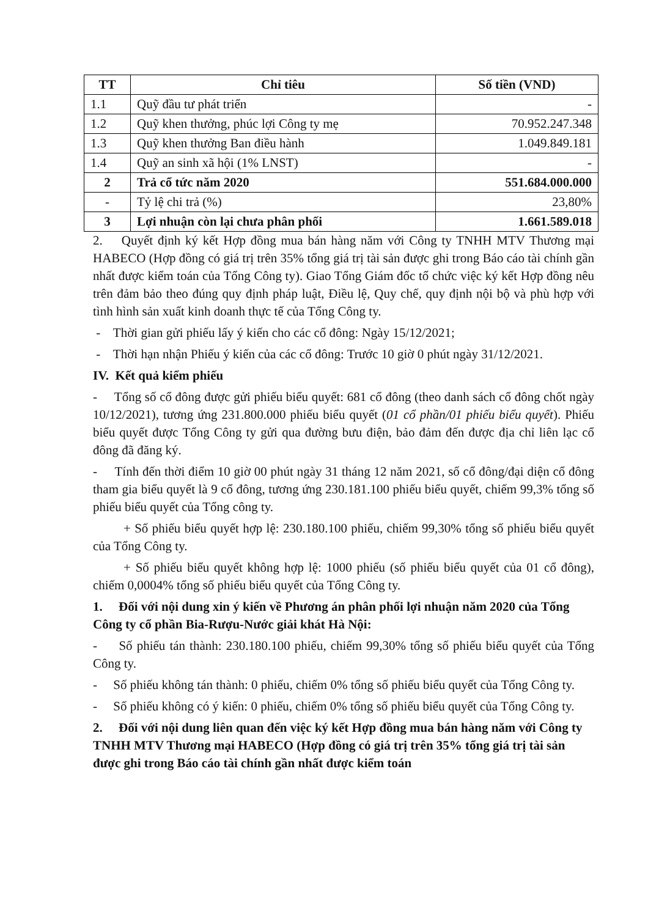| TT | Chỉ tiêu | Số tiền (VND) |
| --- | --- | --- |
| 1.1 | Quỹ đầu tư phát triển | - |
| 1.2 | Quỹ khen thưởng, phúc lợi Công ty mẹ | 70.952.247.348 |
| 1.3 | Quỹ khen thưởng Ban điều hành | 1.049.849.181 |
| 1.4 | Quỹ an sinh xã hội (1% LNST) | - |
| 2 | Trả cổ tức năm 2020 | 551.684.000.000 |
| - | Tỷ lệ chi trả (%) | 23,80% |
| 3 | Lợi nhuận còn lại chưa phân phối | 1.661.589.018 |
2. Quyết định ký kết Hợp đồng mua bán hàng năm với Công ty TNHH MTV Thương mại HABECO (Hợp đồng có giá trị trên 35% tổng giá trị tài sản được ghi trong Báo cáo tài chính gần nhất được kiểm toán của Tổng Công ty). Giao Tổng Giám đốc tổ chức việc ký kết Hợp đồng nêu trên đảm bảo theo đúng quy định pháp luật, Điều lệ, Quy chế, quy định nội bộ và phù hợp với tình hình sản xuất kinh doanh thực tế của Tổng Công ty.
- Thời gian gửi phiếu lấy ý kiến cho các cổ đông: Ngày 15/12/2021;
- Thời hạn nhận Phiếu ý kiến của các cổ đông: Trước 10 giờ 0 phút ngày 31/12/2021.
IV. Kết quả kiểm phiếu
- Tổng số cổ đông được gửi phiếu biểu quyết: 681 cổ đông (theo danh sách cổ đông chốt ngày 10/12/2021), tương ứng 231.800.000 phiếu biểu quyết (01 cổ phần/01 phiếu biểu quyết). Phiếu biểu quyết được Tổng Công ty gửi qua đường bưu điện, bảo đảm đến được địa chỉ liên lạc cổ đông đã đăng ký.
- Tính đến thời điểm 10 giờ 00 phút ngày 31 tháng 12 năm 2021, số cổ đông/đại diện cổ đông tham gia biểu quyết là 9 cổ đông, tương ứng 230.181.100 phiếu biểu quyết, chiếm 99,3% tổng số phiếu biểu quyết của Tổng công ty.
+ Số phiếu biểu quyết hợp lệ: 230.180.100 phiếu, chiếm 99,30% tổng số phiếu biểu quyết của Tổng Công ty.
+ Số phiếu biểu quyết không hợp lệ: 1000 phiếu (số phiếu biểu quyết của 01 cổ đông), chiếm 0,0004% tổng số phiếu biểu quyết của Tổng Công ty.
1. Đối với nội dung xin ý kiến về Phương án phân phối lợi nhuận năm 2020 của Tổng Công ty cổ phần Bia-Rượu-Nước giải khát Hà Nội:
- Số phiếu tán thành: 230.180.100 phiếu, chiếm 99,30% tổng số phiếu biểu quyết của Tổng Công ty.
- Số phiếu không tán thành: 0 phiếu, chiếm 0% tổng số phiếu biểu quyết của Tổng Công ty.
- Số phiếu không có ý kiến: 0 phiếu, chiếm 0% tổng số phiếu biểu quyết của Tổng Công ty.
2. Đối với nội dung liên quan đến việc ký kết Hợp đồng mua bán hàng năm với Công ty TNHH MTV Thương mại HABECO (Hợp đồng có giá trị trên 35% tổng giá trị tài sản được ghi trong Báo cáo tài chính gần nhất được kiểm toán